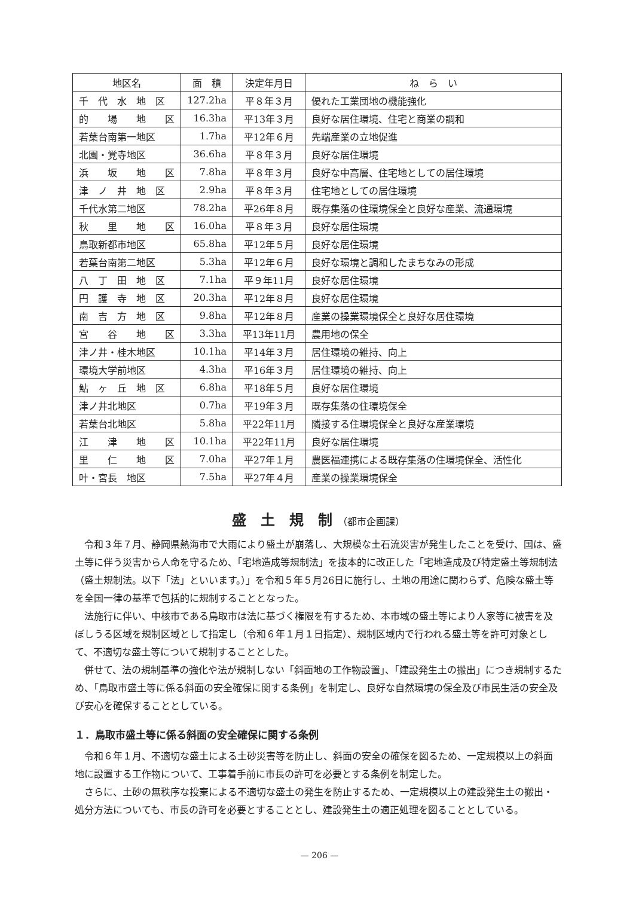| 地区名 | 面 積 | 決定年月日 | ね ら い |
| --- | --- | --- | --- |
| 千 代 水 地 区 | 127.2ha | 平８年３月 | 優れた工業団地の機能強化 |
| 的 場 地 区 | 16.3ha | 平13年３月 | 良好な居住環境、住宅と商業の調和 |
| 若葉台南第一地区 | 1.7ha | 平12年６月 | 先端産業の立地促進 |
| 北園・覚寺地区 | 36.6ha | 平８年３月 | 良好な居住環境 |
| 浜 坂 地 区 | 7.8ha | 平８年３月 | 良好な中高層、住宅地としての居住環境 |
| 津 ノ 井 地 区 | 2.9ha | 平８年３月 | 住宅地としての居住環境 |
| 千代水第二地区 | 78.2ha | 平26年８月 | 既存集落の住環境保全と良好な産業、流通環境 |
| 秋 里 地 区 | 16.0ha | 平８年３月 | 良好な居住環境 |
| 鳥取新都市地区 | 65.8ha | 平12年５月 | 良好な居住環境 |
| 若葉台南第二地区 | 5.3ha | 平12年６月 | 良好な環境と調和したまちなみの形成 |
| 八 丁 田 地 区 | 7.1ha | 平９年11月 | 良好な居住環境 |
| 円 護 寺 地 区 | 20.3ha | 平12年８月 | 良好な居住環境 |
| 南 吉 方 地 区 | 9.8ha | 平12年８月 | 産業の操業環境保全と良好な居住環境 |
| 宮 谷 地 区 | 3.3ha | 平13年11月 | 農用地の保全 |
| 津ノ井・桂木地区 | 10.1ha | 平14年３月 | 居住環境の維持、向上 |
| 環境大学前地区 | 4.3ha | 平16年３月 | 居住環境の維持、向上 |
| 鮎 ヶ 丘 地 区 | 6.8ha | 平18年５月 | 良好な居住環境 |
| 津ノ井北地区 | 0.7ha | 平19年３月 | 既存集落の住環境保全 |
| 若葉台北地区 | 5.8ha | 平22年11月 | 隣接する住環境保全と良好な産業環境 |
| 江 津 地 区 | 10.1ha | 平22年11月 | 良好な居住環境 |
| 里 仁 地 区 | 7.0ha | 平27年１月 | 農医福連携による既存集落の住環境保全、活性化 |
| 叶・宮長 地区 | 7.5ha | 平27年４月 | 産業の操業環境保全 |
盛　土　規　制 （都市企画課）
令和３年７月、静岡県熱海市で大雨により盛土が崩落し、大規模な土石流災害が発生したことを受け、国は、盛土等に伴う災害から人命を守るため、「宅地造成等規制法」を抜本的に改正した「宅地造成及び特定盛土等規制法（盛土規制法。以下「法」といいます。）」を令和５年５月26日に施行し、土地の用途に関わらず、危険な盛土等を全国一律の基準で包括的に規制することとなった。
法施行に伴い、中核市である鳥取市は法に基づく権限を有するため、本市域の盛土等により人家等に被害を及ぼしうる区域を規制区域として指定し（令和６年１月１日指定）、規制区域内で行われる盛土等を許可対象として、不適切な盛土等について規制することとした。
併せて、法の規制基準の強化や法が規制しない「斜面地の工作物設置」、「建設発生土の搬出」につき規制するため、「鳥取市盛土等に係る斜面の安全確保に関する条例」を制定し、良好な自然環境の保全及び市民生活の安全及び安心を確保することとしている。
１．鳥取市盛土等に係る斜面の安全確保に関する条例
令和６年１月、不適切な盛土による土砂災害等を防止し、斜面の安全の確保を図るため、一定規模以上の斜面地に設置する工作物について、工事着手前に市長の許可を必要とする条例を制定した。
さらに、土砂の無秩序な投棄による不適切な盛土の発生を防止するため、一定規模以上の建設発生土の搬出・処分方法についても、市長の許可を必要とすることとし、建設発生土の適正処理を図ることとしている。
— 206 —